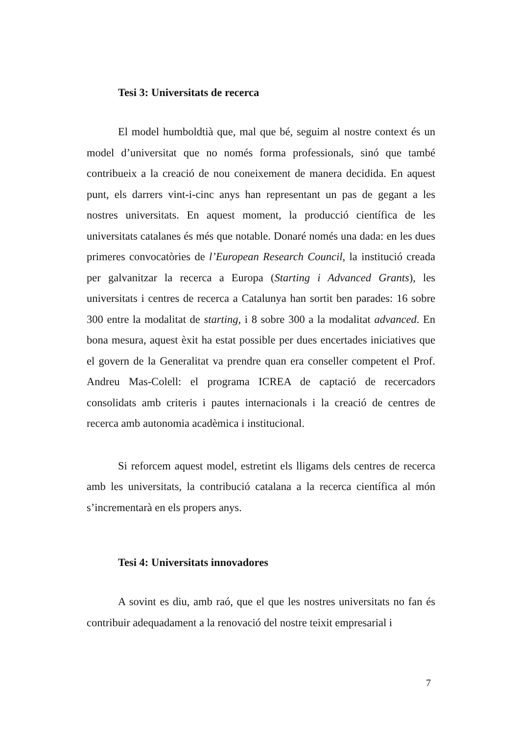Tesi 3: Universitats de recerca
El model humboldtià que, mal que bé, seguim al nostre context és un model d’universitat que no només forma professionals, sinó que també contribueix a la creació de nou coneixement de manera decidida. En aquest punt, els darrers vint-i-cinc anys han representant un pas de gegant a les nostres universitats. En aquest moment, la producció científica de les universitats catalanes és més que notable. Donaré només una dada: en les dues primeres convocatòries de l’European Research Council, la institució creada per galvanitzar la recerca a Europa (Starting i Advanced Grants), les universitats i centres de recerca a Catalunya han sortit ben parades: 16 sobre 300 entre la modalitat de starting, i 8 sobre 300 a la modalitat advanced. En bona mesura, aquest èxit ha estat possible per dues encertades iniciatives que el govern de la Generalitat va prendre quan era conseller competent el Prof. Andreu Mas-Colell: el programa ICREA de captació de recercadors consolidats amb criteris i pautes internacionals i la creació de centres de recerca amb autonomia acadèmica i institucional.
Si reforcem aquest model, estretint els lligams dels centres de recerca amb les universitats, la contribució catalana a la recerca científica al món s’incrementarà en els propers anys.
Tesi 4: Universitats innovadores
A sovint es diu, amb raó, que el que les nostres universitats no fan és contribuir adequadament a la renovació del nostre teixit empresarial i
7